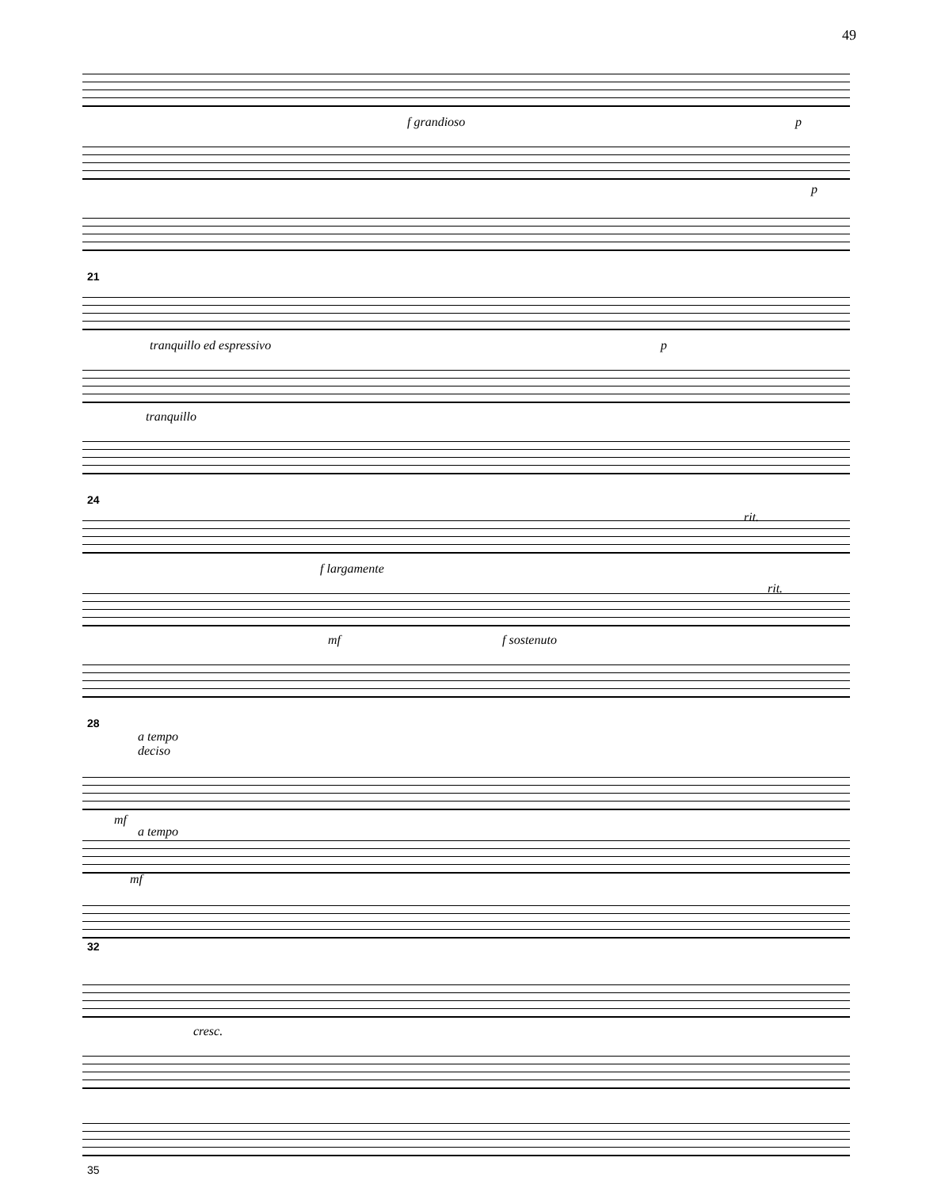49
f grandioso p
p
21
tranquillo ed espressivo p
tranquillo
24
f largamente
rit.
rit.
mf f sostenuto
28
a tempo
deciso
mf
a tempo
mf
32
cresc.
35